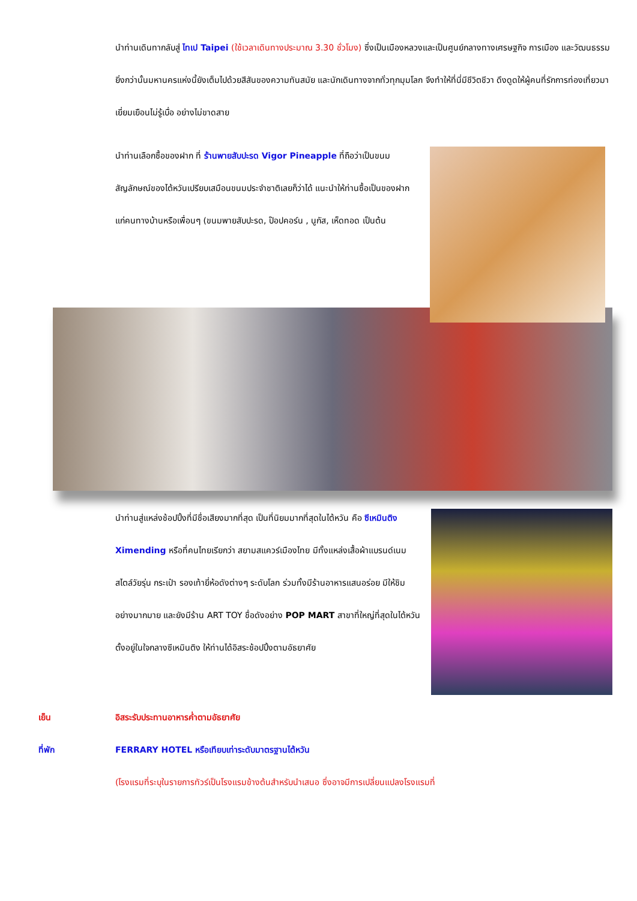นำท่านเดินทากลับสู่ ไทเป Taipei (ใช้เวลาเดินทางประมาณ 3.30 ชั่วโมง) ซึ่งเป็นเมืองหลวงและเป็นศูนย์กลางทางเศรษฐกิจ การเมือง และวัฒนธรรม ยิ่งกว่านั้นมหานครแห่งนี้ยังเต็มไปด้วยสีสันของความทันสมัย และนักเดินทางจากทั่วทุกมุมโลก จึงทำให้ที่นี่มีชีวิตชีวา ดึงดูดให้ผู้คนที่รักการท่องเที่ยวมาเยี่ยมเยือนไม่รู้เบื่อ อย่างไม่ขาดสาย
นำท่านเลือกซื้อของฝาก ที่ ร้านพายสับปะรด Vigor Pineapple ที่ถือว่าเป็นขนมสัญลักษณ์ของไต้หวันเปรียบเสมือนขนมประจำชาติเลยก็ว่าได้ แนะนำให้ท่านซื้อเป็นของฝากแก่คนทางบ้านหรือเพื่อนๆ (ขนมพายสับปะรด, ป๊อปคอร์น , นูกัส, เห็ดทอด เป็นต้น
นำท่านสู่แหล่งช้อปปิ้งที่มีชื่อเสียงมากที่สุด เป็นที่นิยมมากที่สุดในไต้หวัน คือ ซีเหมินติง Ximending หรือที่คนไทยเรียกว่า สยามสแควร์เมืองไทย มีทั้งแหล่งเสื้อผ้าแบรนด์เนม สไตล์วัยรุ่น กระเป๋า รองเท้ายี่ห้อดังต่างๆ ระดับโลก ร่วมทั้งมีร้านอาหารแสนอร่อย มีให้ชิมอย่างมากมาย และยังมีร้าน ART TOY ชื่อดังอย่าง POP MART สาขาที่ใหญ่ที่สุดในไต้หวัน ตั้งอยู่ในใจกลางซีเหมินติง ให้ท่านได้อิสระช้อปปิ้งตามอัธยาศัย
เย็น อิสระรับประทานอาหารค่ำตามอัธยาศัย
ที่พัก FERRARY HOTEL หรือเทียบเท่าระดับมาตรฐานไต้หวัน
(โรงแรมที่ระบุในรายการทัวร์เป็นโรงแรมข้างต้นสำหรับนำเสนอ ซึ่งอาจมีการเปลี่ยนแปลงโรงแรมที่